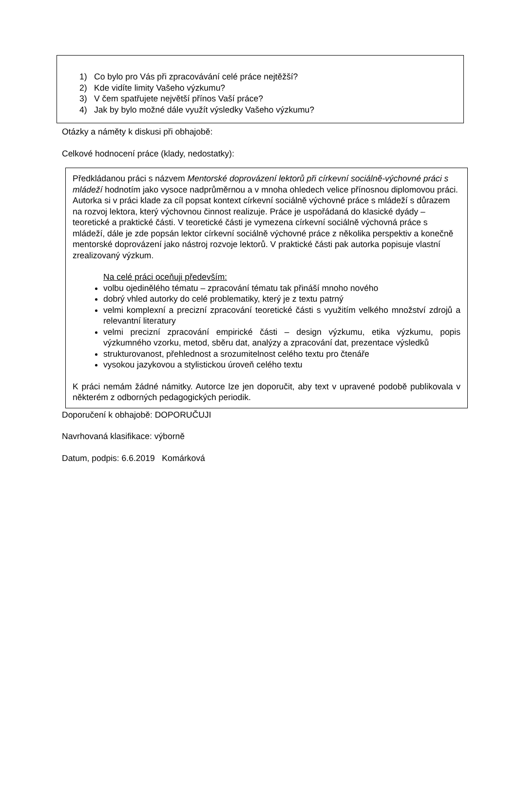1) Co bylo pro Vás při zpracovávání celé práce nejtěžší?
2) Kde vidíte limity Vašeho výzkumu?
3) V čem spatřujete největší přínos Vaší práce?
4) Jak by bylo možné dále využít výsledky Vašeho výzkumu?
Otázky a náměty k diskusi při obhajobě:
Celkové hodnocení práce (klady, nedostatky):
Předkládanou práci s názvem Mentorské doprovázení lektorů při církevní sociálně-výchovné práci s mládeží hodnotím jako vysoce nadprůměrnou a v mnoha ohledech velice přínosnou diplomovou práci.
Autorka si v práci klade za cíl popsat kontext církevní sociálně výchovné práce s mládeží s důrazem na rozvoj lektora, který výchovnou činnost realizuje. Práce je uspořádaná do klasické dyády – teoretické a praktické části. V teoretické části je vymezena církevní sociálně výchovná práce s mládeží, dále je zde popsán lektor církevní sociálně výchovné práce z několika perspektiv a konečně mentorské doprovázení jako nástroj rozvoje lektorů. V praktické části pak autorka popisuje vlastní zrealizovaný výzkum.
Na celé práci oceňuji především:
volbu ojedinělého tématu – zpracování tématu tak přináší mnoho nového
dobrý vhled autorky do celé problematiky, který je z textu patrný
velmi komplexní a precizní zpracování teoretické části s využitím velkého množství zdrojů a relevantní literatury
velmi precizní zpracování empirické části – design výzkumu, etika výzkumu, popis výzkumného vzorku, metod, sběru dat, analýzy a zpracování dat, prezentace výsledků
strukturovanost, přehlednost a srozumitelnost celého textu pro čtenáře
vysokou jazykovou a stylistickou úroveň celého textu
K práci nemám žádné námitky. Autorce lze jen doporučit, aby text v upravené podobě publikovala v některém z odborných pedagogických periodik.
Doporučení k obhajobě: DOPORUČUJI
Navrhovaná klasifikace: výborně
Datum, podpis: 6.6.2019 Komárková